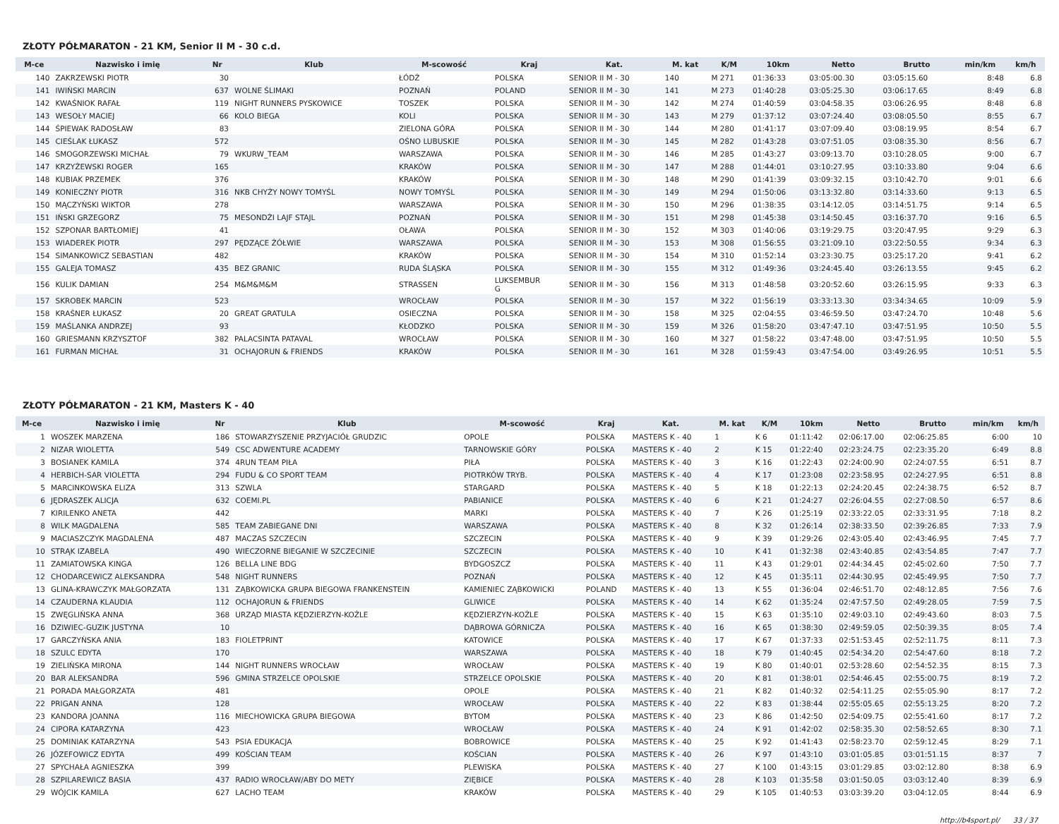ZŁOTY PÓŁMARATON - 21 KM, Senior II M - 30 c.d.
| M-ce | Nazwisko i imię | Nr | Klub | M-scowość | Kraj | Kat. | M. kat | K/M | 10km | Netto | Brutto | min/km | km/h |
| --- | --- | --- | --- | --- | --- | --- | --- | --- | --- | --- | --- | --- | --- |
| 140 | ZAKRZEWSKI PIOTR | 30 | | ŁÓDŹ | POLSKA | SENIOR II M - 30 | 140 | M 271 | 01:36:33 | 03:05:00.30 | 03:05:15.60 | 8:48 | 6.8 |
| 141 | IWIŃSKI MARCIN | 637 | WOLNE ŚLIMAKI | POZNAŃ | POLAND | SENIOR II M - 30 | 141 | M 273 | 01:40:28 | 03:05:25.30 | 03:06:17.65 | 8:49 | 6.8 |
| 142 | KWAŚNIOK RAFAŁ | 119 | NIGHT RUNNERS PYSKOWICE | TOSZEK | POLSKA | SENIOR II M - 30 | 142 | M 274 | 01:40:59 | 03:04:58.35 | 03:06:26.95 | 8:48 | 6.8 |
| 143 | WESOŁY MACIEJ | 66 | KOLO BIEGA | KOLI | POLSKA | SENIOR II M - 30 | 143 | M 279 | 01:37:12 | 03:07:24.40 | 03:08:05.50 | 8:55 | 6.7 |
| 144 | ŚPIEWAK RADOSŁAW | 83 | | ZIELONA GÓRA | POLSKA | SENIOR II M - 30 | 144 | M 280 | 01:41:17 | 03:07:09.40 | 03:08:19.95 | 8:54 | 6.7 |
| 145 | CIEŚLAK ŁUKASZ | 572 | | OŚNO LUBUSKIE | POLSKA | SENIOR II M - 30 | 145 | M 282 | 01:43:28 | 03:07:51.05 | 03:08:35.30 | 8:56 | 6.7 |
| 146 | SMOGORZEWSKI MICHAŁ | 79 | WKURW_TEAM | WARSZAWA | POLSKA | SENIOR II M - 30 | 146 | M 285 | 01:43:27 | 03:09:13.70 | 03:10:28.05 | 9:00 | 6.7 |
| 147 | KRZYŻEWSKI ROGER | 165 | | KRAKÓW | POLSKA | SENIOR II M - 30 | 147 | M 288 | 01:44:01 | 03:10:27.95 | 03:10:33.80 | 9:04 | 6.6 |
| 148 | KUBIAK PRZEMEK | 376 | | KRAKÓW | POLSKA | SENIOR II M - 30 | 148 | M 290 | 01:41:39 | 03:09:32.15 | 03:10:42.70 | 9:01 | 6.6 |
| 149 | KONIECZNY PIOTR | 316 | NKB CHYŻY NOWY TOMYŚL | NOWY TOMYŚL | POLSKA | SENIOR II M - 30 | 149 | M 294 | 01:50:06 | 03:13:32.80 | 03:14:33.60 | 9:13 | 6.5 |
| 150 | MĄCZYŃSKI WIKTOR | 278 | | WARSZAWA | POLSKA | SENIOR II M - 30 | 150 | M 296 | 01:38:35 | 03:14:12.05 | 03:14:51.75 | 9:14 | 6.5 |
| 151 | IŃSKI GRZEGORZ | 75 | MESONDŻI LAJF STAJL | POZNAŃ | POLSKA | SENIOR II M - 30 | 151 | M 298 | 01:45:38 | 03:14:50.45 | 03:16:37.70 | 9:16 | 6.5 |
| 152 | SZPONAR BARTŁOMIEJ | 41 | | OŁAWA | POLSKA | SENIOR II M - 30 | 152 | M 303 | 01:40:06 | 03:19:29.75 | 03:20:47.95 | 9:29 | 6.3 |
| 153 | WIADEREK PIOTR | 297 | PĘDZĄCE ŻÓŁWIE | WARSZAWA | POLSKA | SENIOR II M - 30 | 153 | M 308 | 01:56:55 | 03:21:09.10 | 03:22:50.55 | 9:34 | 6.3 |
| 154 | SIMANKOWICZ SEBASTIAN | 482 | | KRAKÓW | POLSKA | SENIOR II M - 30 | 154 | M 310 | 01:52:14 | 03:23:30.75 | 03:25:17.20 | 9:41 | 6.2 |
| 155 | GALEJA TOMASZ | 435 | BEZ GRANIC | RUDA ŚLĄSKA | POLSKA | SENIOR II M - 30 | 155 | M 312 | 01:49:36 | 03:24:45.40 | 03:26:13.55 | 9:45 | 6.2 |
| 156 | KULIK DAMIAN | 254 | M&M&M&M | STRASSEN | LUKSEMBUR G | SENIOR II M - 30 | 156 | M 313 | 01:48:58 | 03:20:52.60 | 03:26:15.95 | 9:33 | 6.3 |
| 157 | SKROBEK MARCIN | 523 | | WROCŁAW | POLSKA | SENIOR II M - 30 | 157 | M 322 | 01:56:19 | 03:33:13.30 | 03:34:34.65 | 10:09 | 5.9 |
| 158 | KRAŚNER ŁUKASZ | 20 | GREAT GRATULA | OSIECZNA | POLSKA | SENIOR II M - 30 | 158 | M 325 | 02:04:55 | 03:46:59.50 | 03:47:24.70 | 10:48 | 5.6 |
| 159 | MAŚLANKA ANDRZEJ | 93 | | KŁODZKO | POLSKA | SENIOR II M - 30 | 159 | M 326 | 01:58:20 | 03:47:47.10 | 03:47:51.95 | 10:50 | 5.5 |
| 160 | GRIESMANN KRZYSZTOF | 382 | PALACSINTA PATAVAL | WROCŁAW | POLSKA | SENIOR II M - 30 | 160 | M 327 | 01:58:22 | 03:47:48.00 | 03:47:51.95 | 10:50 | 5.5 |
| 161 | FURMAN MICHAŁ | 31 | OCHAJORUN & FRIENDS | KRAKÓW | POLSKA | SENIOR II M - 30 | 161 | M 328 | 01:59:43 | 03:47:54.00 | 03:49:26.95 | 10:51 | 5.5 |
ZŁOTY PÓŁMARATON - 21 KM, Masters K - 40
| M-ce | Nazwisko i imię | Nr | Klub | M-scowość | Kraj | Kat. | M. kat | K/M | 10km | Netto | Brutto | min/km | km/h |
| --- | --- | --- | --- | --- | --- | --- | --- | --- | --- | --- | --- | --- | --- |
| 1 | WOSZEK MARZENA | 186 | STOWARZYSZENIE PRZYJACIÓŁ GRUDZIC | OPOLE | POLSKA | MASTERS K - 40 | 1 | K 6 | 01:11:42 | 02:06:17.00 | 02:06:25.85 | 6:00 | 10 |
| 2 | NIZAR WIOLETTA | 549 | CSC ADWENTURE ACADEMY | TARNOWSKIE GÓRY | POLSKA | MASTERS K - 40 | 2 | K 15 | 01:22:40 | 02:23:24.75 | 02:23:35.20 | 6:49 | 8.8 |
| 3 | BOSIANEK KAMILA | 374 | 4RUN TEAM PIŁA | PIŁA | POLSKA | MASTERS K - 40 | 3 | K 16 | 01:22:43 | 02:24:00.90 | 02:24:07.55 | 6:51 | 8.7 |
| 4 | HERBICH-SAR VIOLETTA | 294 | FUDU & CO SPORT TEAM | PIOTRKÓW TRYB. | POLSKA | MASTERS K - 40 | 4 | K 17 | 01:23:08 | 02:23:58.95 | 02:24:27.95 | 6:51 | 8.8 |
| 5 | MARCINKOWSKA ELIZA | 313 | SZWLA | STARGARD | POLSKA | MASTERS K - 40 | 5 | K 18 | 01:22:13 | 02:24:20.45 | 02:24:38.75 | 6:52 | 8.7 |
| 6 | JĘDRASZEK ALICJA | 632 | COEMI.PL | PABIANICE | POLSKA | MASTERS K - 40 | 6 | K 21 | 01:24:27 | 02:26:04.55 | 02:27:08.50 | 6:57 | 8.6 |
| 7 | KIRILENKO ANETA | 442 | | MARKI | POLSKA | MASTERS K - 40 | 7 | K 26 | 01:25:19 | 02:33:22.05 | 02:33:31.95 | 7:18 | 8.2 |
| 8 | WILK MAGDALENA | 585 | TEAM ZABIEGANE DNI | WARSZAWA | POLSKA | MASTERS K - 40 | 8 | K 32 | 01:26:14 | 02:38:33.50 | 02:39:26.85 | 7:33 | 7.9 |
| 9 | MACIASZCZYK MAGDALENA | 487 | MACZAS SZCZECIN | SZCZECIN | POLSKA | MASTERS K - 40 | 9 | K 39 | 01:29:26 | 02:43:05.40 | 02:43:46.95 | 7:45 | 7.7 |
| 10 | STRĄK IZABELA | 490 | WIECZORNE BIEGANIE W SZCZECINIE | SZCZECIN | POLSKA | MASTERS K - 40 | 10 | K 41 | 01:32:38 | 02:43:40.85 | 02:43:54.85 | 7:47 | 7.7 |
| 11 | ZAMIATOWSKA KINGA | 126 | BELLA LINE BDG | BYDGOSZCZ | POLSKA | MASTERS K - 40 | 11 | K 43 | 01:29:01 | 02:44:34.45 | 02:45:02.60 | 7:50 | 7.7 |
| 12 | CHODARCEWICZ ALEKSANDRA | 548 | NIGHT RUNNERS | POZNAŃ | POLSKA | MASTERS K - 40 | 12 | K 45 | 01:35:11 | 02:44:30.95 | 02:45:49.95 | 7:50 | 7.7 |
| 13 | GLINA-KRAWCZYK MAŁGORZATA | 131 | ZĄBKOWICKA GRUPA BIEGOWA FRANKENSTEIN | KAMIENIEC ZĄBKOWICKI | POLAND | MASTERS K - 40 | 13 | K 55 | 01:36:04 | 02:46:51.70 | 02:48:12.85 | 7:56 | 7.6 |
| 14 | CZAUDERNA KLAUDIA | 112 | OCHAJORUN & FRIENDS | GLIWICE | POLSKA | MASTERS K - 40 | 14 | K 62 | 01:35:24 | 02:47:57.50 | 02:49:28.05 | 7:59 | 7.5 |
| 15 | ZWĘGLIŃSKA ANNA | 368 | URZĄD MIASTA KĘDZIERZYN-KOŹLE | KĘDZIERZYN-KOŹLE | POLSKA | MASTERS K - 40 | 15 | K 63 | 01:35:10 | 02:49:03.10 | 02:49:43.60 | 8:03 | 7.5 |
| 16 | DZIWIEC-GUZIK JUSTYNA | 10 | | DĄBROWA GÓRNICZA | POLSKA | MASTERS K - 40 | 16 | K 65 | 01:38:30 | 02:49:59.05 | 02:50:39.35 | 8:05 | 7.4 |
| 17 | GARCZYŃSKA ANIA | 183 | FIOLETPRINT | KATOWICE | POLSKA | MASTERS K - 40 | 17 | K 67 | 01:37:33 | 02:51:53.45 | 02:52:11.75 | 8:11 | 7.3 |
| 18 | SZULC EDYTA | 170 | | WARSZAWA | POLSKA | MASTERS K - 40 | 18 | K 79 | 01:40:45 | 02:54:34.20 | 02:54:47.60 | 8:18 | 7.2 |
| 19 | ZIELIŃSKA MIRONA | 144 | NIGHT RUNNERS WROCŁAW | WROCŁAW | POLSKA | MASTERS K - 40 | 19 | K 80 | 01:40:01 | 02:53:28.60 | 02:54:52.35 | 8:15 | 7.3 |
| 20 | BAR ALEKSANDRA | 596 | GMINA STRZELCE OPOLSKIE | STRZELCE OPOLSKIE | POLSKA | MASTERS K - 40 | 20 | K 81 | 01:38:01 | 02:54:46.45 | 02:55:00.75 | 8:19 | 7.2 |
| 21 | PORADA MAŁGORZATA | 481 | | OPOLE | POLSKA | MASTERS K - 40 | 21 | K 82 | 01:40:32 | 02:54:11.25 | 02:55:05.90 | 8:17 | 7.2 |
| 22 | PRIGAN ANNA | 128 | | WROCŁAW | POLSKA | MASTERS K - 40 | 22 | K 83 | 01:38:44 | 02:55:05.65 | 02:55:13.25 | 8:20 | 7.2 |
| 23 | KANDORA JOANNA | 116 | MIECHOWICKA GRUPA BIEGOWA | BYTOM | POLSKA | MASTERS K - 40 | 23 | K 86 | 01:42:50 | 02:54:09.75 | 02:55:41.60 | 8:17 | 7.2 |
| 24 | CIPORA KATARZYNA | 423 | | WROCŁAW | POLSKA | MASTERS K - 40 | 24 | K 91 | 01:42:02 | 02:58:35.30 | 02:58:52.65 | 8:30 | 7.1 |
| 25 | DOMINIAK KATARZYNA | 543 | PSIA EDUKACJA | BOBROWICE | POLSKA | MASTERS K - 40 | 25 | K 92 | 01:41:43 | 02:58:23.70 | 02:59:12.45 | 8:29 | 7.1 |
| 26 | JÓZEFOWICZ EDYTA | 499 | KOŚCIAN TEAM | KOŚCIAN | POLSKA | MASTERS K - 40 | 26 | K 97 | 01:43:10 | 03:01:05.85 | 03:01:51.15 | 8:37 | 7 |
| 27 | SPYCHAŁA AGNIESZKA | 399 | | PLEWISKA | POLSKA | MASTERS K - 40 | 27 | K 100 | 01:43:15 | 03:01:29.85 | 03:02:12.80 | 8:38 | 6.9 |
| 28 | SZPILAREWICZ BASIA | 437 | RADIO WROCŁAW/ABY DO METY | ZIĘBICE | POLSKA | MASTERS K - 40 | 28 | K 103 | 01:35:58 | 03:01:50.05 | 03:03:12.40 | 8:39 | 6.9 |
| 29 | WÓJCIK KAMILA | 627 | LACHO TEAM | KRAKÓW | POLSKA | MASTERS K - 40 | 29 | K 105 | 01:40:53 | 03:03:39.20 | 03:04:12.05 | 8:44 | 6.9 |
http://b4sport.pl/ 33 / 37